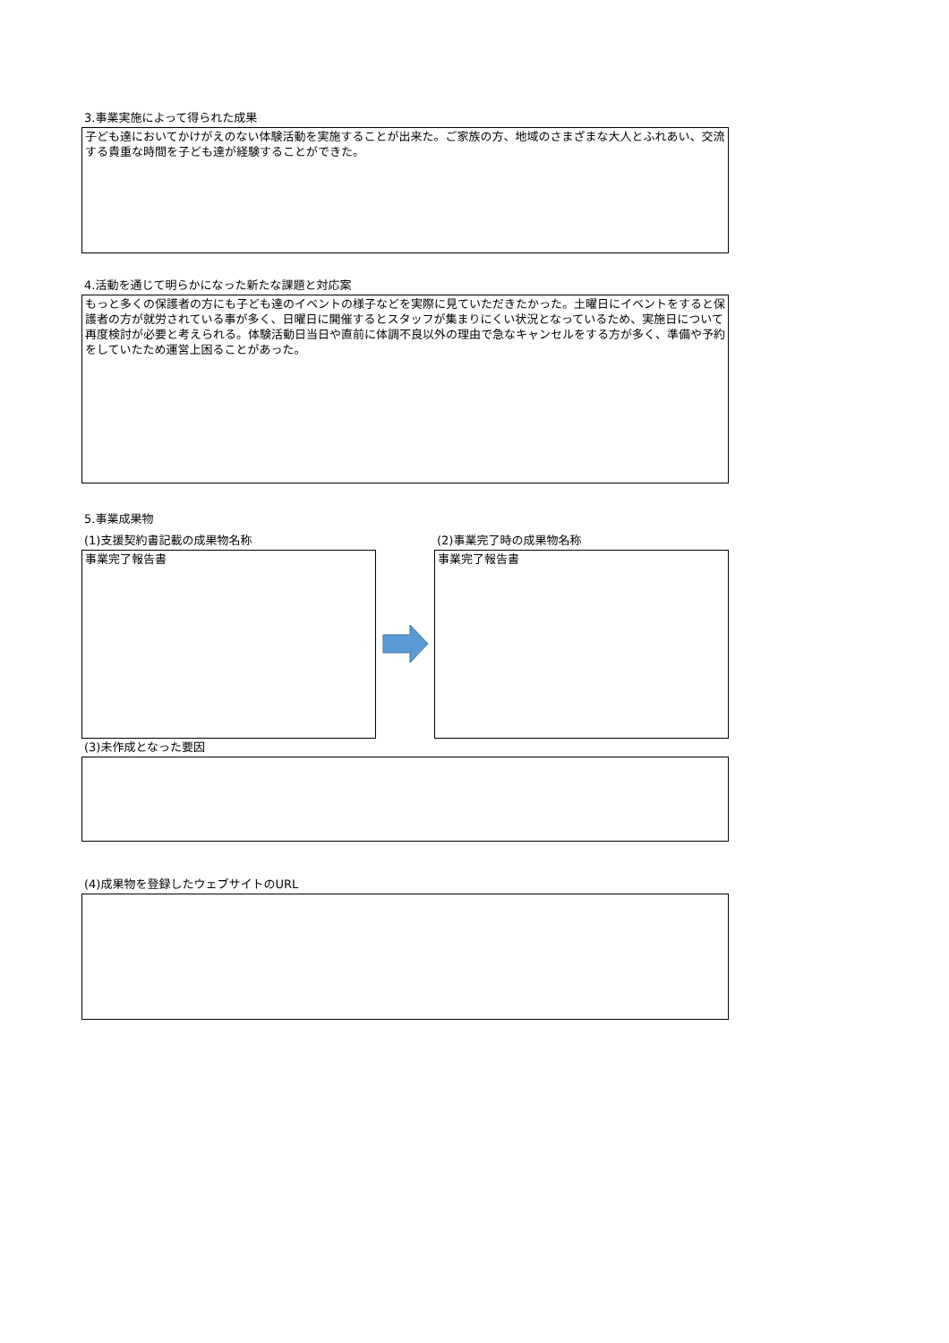3.事業実施によって得られた成果
子ども達においてかけがえのない体験活動を実施することが出来た。ご家族の方、地域のさまざまな大人とふれあい、交流する貴重な時間を子ども達が経験することができた。
4.活動を通じて明らかになった新たな課題と対応案
もっと多くの保護者の方にも子ども達のイベントの様子などを実際に見ていただきたかった。土曜日にイベントをすると保護者の方が就労されている事が多く、日曜日に開催するとスタッフが集まりにくい状況となっているため、実施日について再度検討が必要と考えられる。体験活動日当日や直前に体調不良以外の理由で急なキャンセルをする方が多く、準備や予約をしていたため運営上困ることがあった。
5.事業成果物
(1)支援契約書記載の成果物名称
事業完了報告書
(2)事業完了時の成果物名称
事業完了報告書
(3)未作成となった要因
(4)成果物を登録したウェブサイトのURL